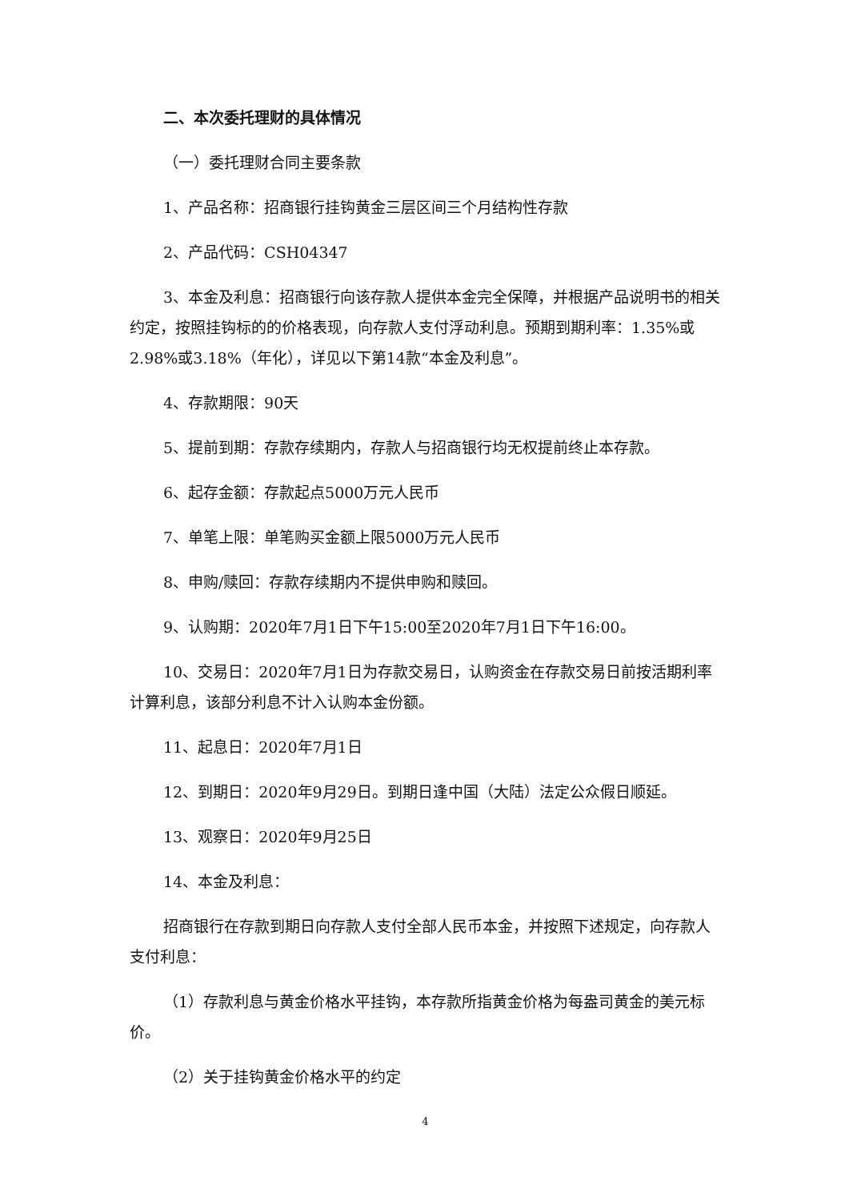二、本次委托理财的具体情况
（一）委托理财合同主要条款
1、产品名称：招商银行挂钩黄金三层区间三个月结构性存款
2、产品代码：CSH04347
3、本金及利息：招商银行向该存款人提供本金完全保障，并根据产品说明书的相关约定，按照挂钩标的的价格表现，向存款人支付浮动利息。预期到期利率：1.35%或2.98%或3.18%（年化），详见以下第14款“本金及利息”。
4、存款期限：90天
5、提前到期：存款存续期内，存款人与招商银行均无权提前终止本存款。
6、起存金额：存款起点5000万元人民币
7、单笔上限：单笔购买金额上限5000万元人民币
8、申购/赎回：存款存续期内不提供申购和赎回。
9、认购期：2020年7月1日下午15:00至2020年7月1日下午16:00。
10、交易日：2020年7月1日为存款交易日，认购资金在存款交易日前按活期利率计算利息，该部分利息不计入认购本金份额。
11、起息日：2020年7月1日
12、到期日：2020年9月29日。到期日逢中国（大陆）法定公众假日顺延。
13、观察日：2020年9月25日
14、本金及利息：
招商银行在存款到期日向存款人支付全部人民币本金，并按照下述规定，向存款人支付利息：
（1）存款利息与黄金价格水平挂钩，本存款所指黄金价格为每盎司黄金的美元标价。
（2）关于挂钩黄金价格水平的约定
4